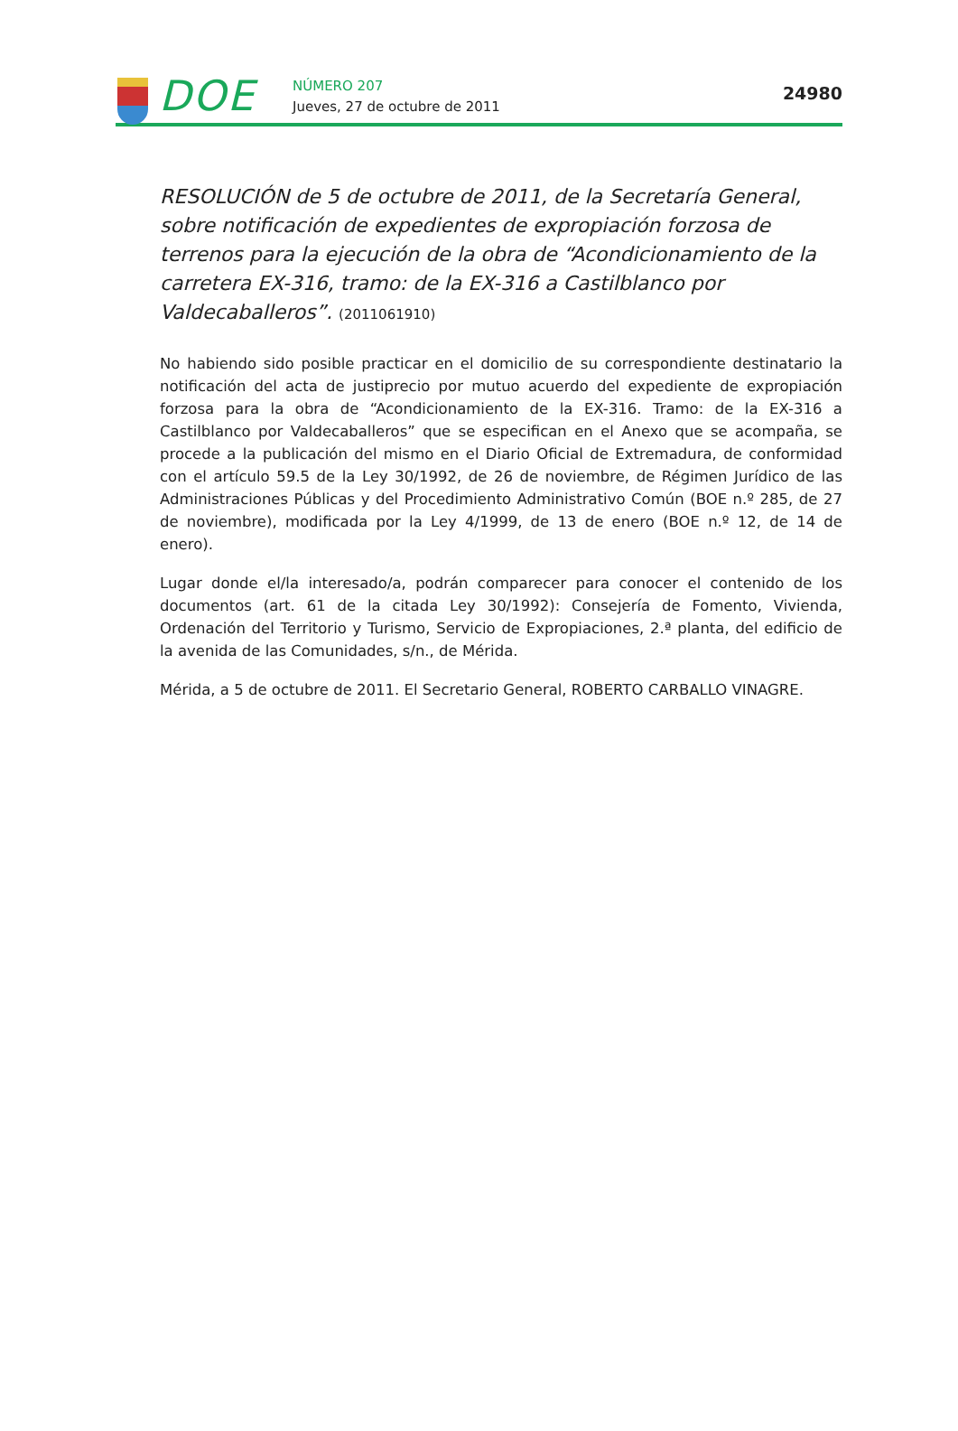DOE
NÚMERO 207
Jueves, 27 de octubre de 2011
24980
RESOLUCIÓN de 5 de octubre de 2011, de la Secretaría General, sobre notificación de expedientes de expropiación forzosa de terrenos para la ejecución de la obra de “Acondicionamiento de la carretera EX-316, tramo: de la EX-316 a Castilblanco por Valdecaballeros”. (2011061910)
No habiendo sido posible practicar en el domicilio de su correspondiente destinatario la notificación del acta de justiprecio por mutuo acuerdo del expediente de expropiación forzosa para la obra de “Acondicionamiento de la EX-316. Tramo: de la EX-316 a Castilblanco por Valdecaballeros” que se especifican en el Anexo que se acompaña, se procede a la publicación del mismo en el Diario Oficial de Extremadura, de conformidad con el artículo 59.5 de la Ley 30/1992, de 26 de noviembre, de Régimen Jurídico de las Administraciones Públicas y del Procedimiento Administrativo Común (BOE n.º 285, de 27 de noviembre), modificada por la Ley 4/1999, de 13 de enero (BOE n.º 12, de 14 de enero).
Lugar donde el/la interesado/a, podrán comparecer para conocer el contenido de los documentos (art. 61 de la citada Ley 30/1992): Consejería de Fomento, Vivienda, Ordenación del Territorio y Turismo, Servicio de Expropiaciones, 2.ª planta, del edificio de la avenida de las Comunidades, s/n., de Mérida.
Mérida, a 5 de octubre de 2011. El Secretario General, ROBERTO CARBALLO VINAGRE.